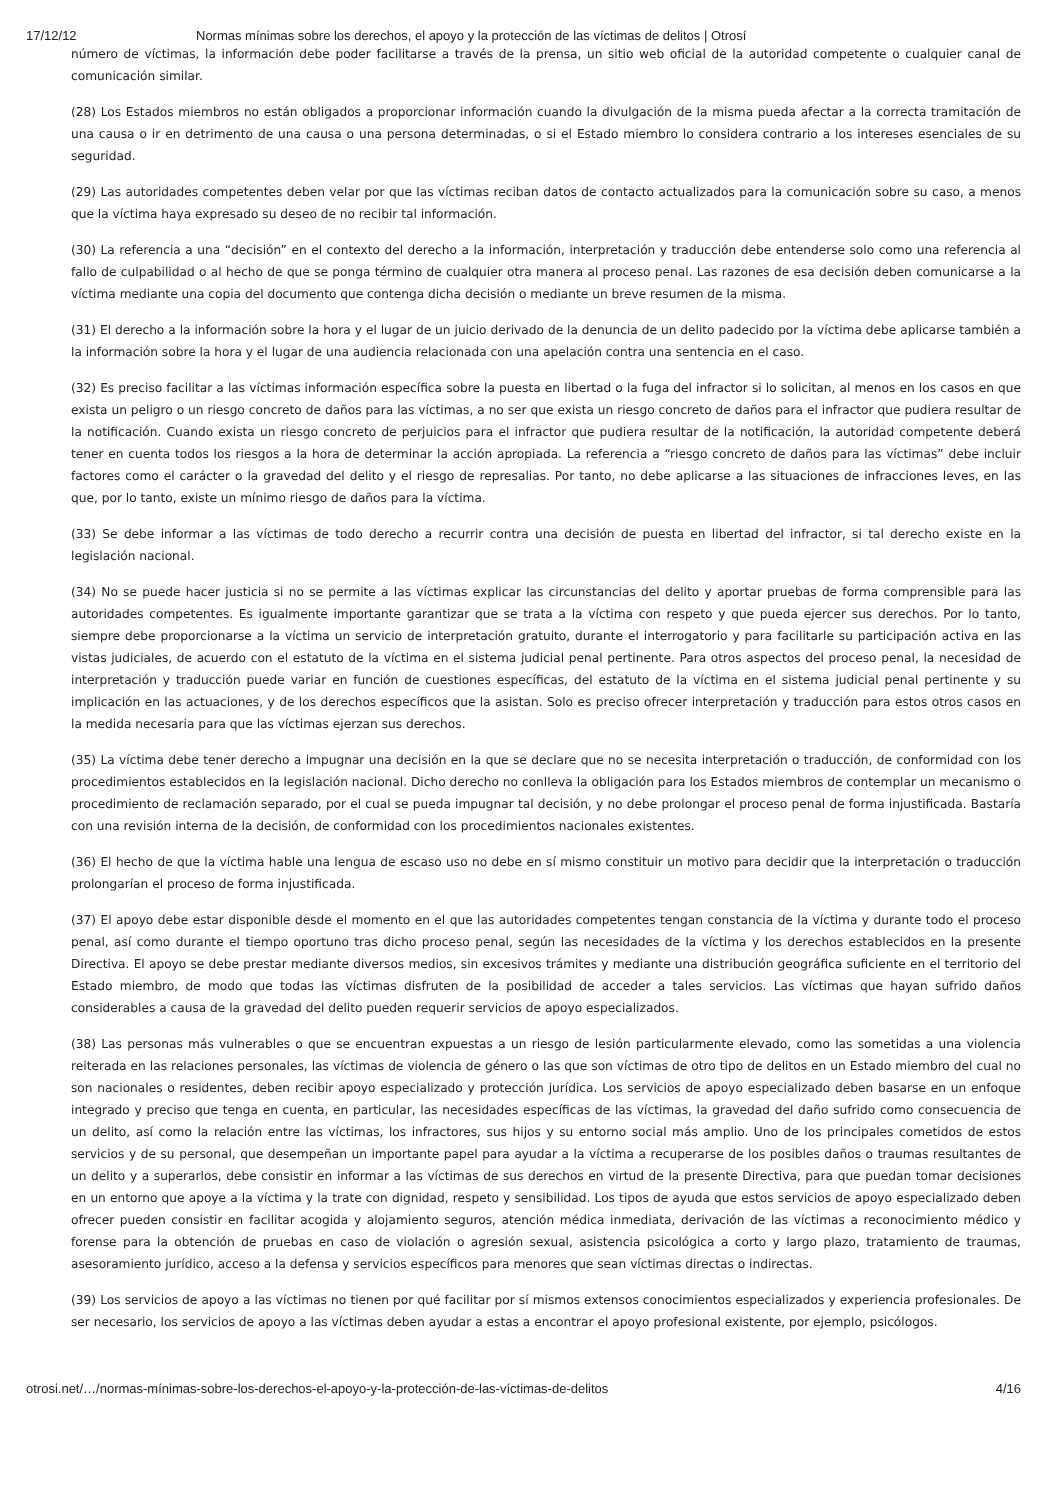17/12/12 Normas mínimas sobre los derechos, el apoyo y la protección de las víctimas de delitos | Otrosí
número de víctimas, la información debe poder facilitarse a través de la prensa, un sitio web oficial de la autoridad competente o cualquier canal de comunicación similar.
(28) Los Estados miembros no están obligados a proporcionar información cuando la divulgación de la misma pueda afectar a la correcta tramitación de una causa o ir en detrimento de una causa o una persona determinadas, o si el Estado miembro lo considera contrario a los intereses esenciales de su seguridad.
(29) Las autoridades competentes deben velar por que las víctimas reciban datos de contacto actualizados para la comunicación sobre su caso, a menos que la víctima haya expresado su deseo de no recibir tal información.
(30) La referencia a una “decisión” en el contexto del derecho a la información, interpretación y traducción debe entenderse solo como una referencia al fallo de culpabilidad o al hecho de que se ponga término de cualquier otra manera al proceso penal. Las razones de esa decisión deben comunicarse a la víctima mediante una copia del documento que contenga dicha decisión o mediante un breve resumen de la misma.
(31) El derecho a la información sobre la hora y el lugar de un juicio derivado de la denuncia de un delito padecido por la víctima debe aplicarse también a la información sobre la hora y el lugar de una audiencia relacionada con una apelación contra una sentencia en el caso.
(32) Es preciso facilitar a las víctimas información específica sobre la puesta en libertad o la fuga del infractor si lo solicitan, al menos en los casos en que exista un peligro o un riesgo concreto de daños para las víctimas, a no ser que exista un riesgo concreto de daños para el infractor que pudiera resultar de la notificación. Cuando exista un riesgo concreto de perjuicios para el infractor que pudiera resultar de la notificación, la autoridad competente deberá tener en cuenta todos los riesgos a la hora de determinar la acción apropiada. La referencia a “riesgo concreto de daños para las víctimas” debe incluir factores como el carácter o la gravedad del delito y el riesgo de represalias. Por tanto, no debe aplicarse a las situaciones de infracciones leves, en las que, por lo tanto, existe un mínimo riesgo de daños para la víctima.
(33) Se debe informar a las víctimas de todo derecho a recurrir contra una decisión de puesta en libertad del infractor, si tal derecho existe en la legislación nacional.
(34) No se puede hacer justicia si no se permite a las víctimas explicar las circunstancias del delito y aportar pruebas de forma comprensible para las autoridades competentes. Es igualmente importante garantizar que se trata a la víctima con respeto y que pueda ejercer sus derechos. Por lo tanto, siempre debe proporcionarse a la víctima un servicio de interpretación gratuito, durante el interrogatorio y para facilitarle su participación activa en las vistas judiciales, de acuerdo con el estatuto de la víctima en el sistema judicial penal pertinente. Para otros aspectos del proceso penal, la necesidad de interpretación y traducción puede variar en función de cuestiones específicas, del estatuto de la víctima en el sistema judicial penal pertinente y su implicación en las actuaciones, y de los derechos específicos que la asistan. Solo es preciso ofrecer interpretación y traducción para estos otros casos en la medida necesaria para que las víctimas ejerzan sus derechos.
(35) La víctima debe tener derecho a impugnar una decisión en la que se declare que no se necesita interpretación o traducción, de conformidad con los procedimientos establecidos en la legislación nacional. Dicho derecho no conlleva la obligación para los Estados miembros de contemplar un mecanismo o procedimiento de reclamación separado, por el cual se pueda impugnar tal decisión, y no debe prolongar el proceso penal de forma injustificada. Bastaría con una revisión interna de la decisión, de conformidad con los procedimientos nacionales existentes.
(36) El hecho de que la víctima hable una lengua de escaso uso no debe en sí mismo constituir un motivo para decidir que la interpretación o traducción prolongarían el proceso de forma injustificada.
(37) El apoyo debe estar disponible desde el momento en el que las autoridades competentes tengan constancia de la víctima y durante todo el proceso penal, así como durante el tiempo oportuno tras dicho proceso penal, según las necesidades de la víctima y los derechos establecidos en la presente Directiva. El apoyo se debe prestar mediante diversos medios, sin excesivos trámites y mediante una distribución geográfica suficiente en el territorio del Estado miembro, de modo que todas las víctimas disfruten de la posibilidad de acceder a tales servicios. Las víctimas que hayan sufrido daños considerables a causa de la gravedad del delito pueden requerir servicios de apoyo especializados.
(38) Las personas más vulnerables o que se encuentran expuestas a un riesgo de lesión particularmente elevado, como las sometidas a una violencia reiterada en las relaciones personales, las víctimas de violencia de género o las que son víctimas de otro tipo de delitos en un Estado miembro del cual no son nacionales o residentes, deben recibir apoyo especializado y protección jurídica. Los servicios de apoyo especializado deben basarse en un enfoque integrado y preciso que tenga en cuenta, en particular, las necesidades específicas de las víctimas, la gravedad del daño sufrido como consecuencia de un delito, así como la relación entre las víctimas, los infractores, sus hijos y su entorno social más amplio. Uno de los principales cometidos de estos servicios y de su personal, que desempeñan un importante papel para ayudar a la víctima a recuperarse de los posibles daños o traumas resultantes de un delito y a superarlos, debe consistir en informar a las víctimas de sus derechos en virtud de la presente Directiva, para que puedan tomar decisiones en un entorno que apoye a la víctima y la trate con dignidad, respeto y sensibilidad. Los tipos de ayuda que estos servicios de apoyo especializado deben ofrecer pueden consistir en facilitar acogida y alojamiento seguros, atención médica inmediata, derivación de las víctimas a reconocimiento médico y forense para la obtención de pruebas en caso de violación o agresión sexual, asistencia psicológica a corto y largo plazo, tratamiento de traumas, asesoramiento jurídico, acceso a la defensa y servicios específicos para menores que sean víctimas directas o indirectas.
(39) Los servicios de apoyo a las víctimas no tienen por qué facilitar por sí mismos extensos conocimientos especializados y experiencia profesionales. De ser necesario, los servicios de apoyo a las víctimas deben ayudar a estas a encontrar el apoyo profesional existente, por ejemplo, psicólogos.
otrosi.net/…/normas-mínimas-sobre-los-derechos-el-apoyo-y-la-protección-de-las-víctimas-de-delitos 4/16